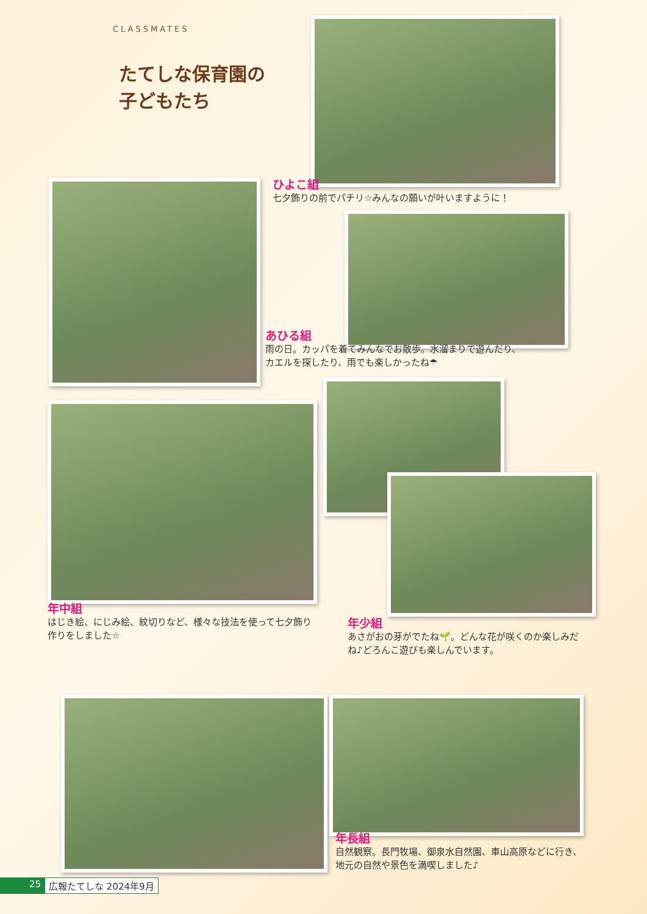CLASSMATES
たてしな保育園の
子どもたち
ひよこ組
七夕飾りの前でパチリ☆みんなの願いが叶いますように！
あひる組
雨の日。カッパを着てみんなでお散歩。水溜まりで遊んだり、
カエルを探したり、雨でも楽しかったね☂
年中組
はじき絵、にじみ絵、紋切りなど、様々な技法を使って七夕飾り作りをしました☆
年少組
あさがおの芽がでたね🌱。どんな花が咲くのか楽しみだね♪どろんこ遊びも楽しんでいます。
年長組
自然観察。長門牧場、御泉水自然園、車山高原などに行き、
地元の自然や景色を満喫しました♪
25 広報たてしな 2024年9月